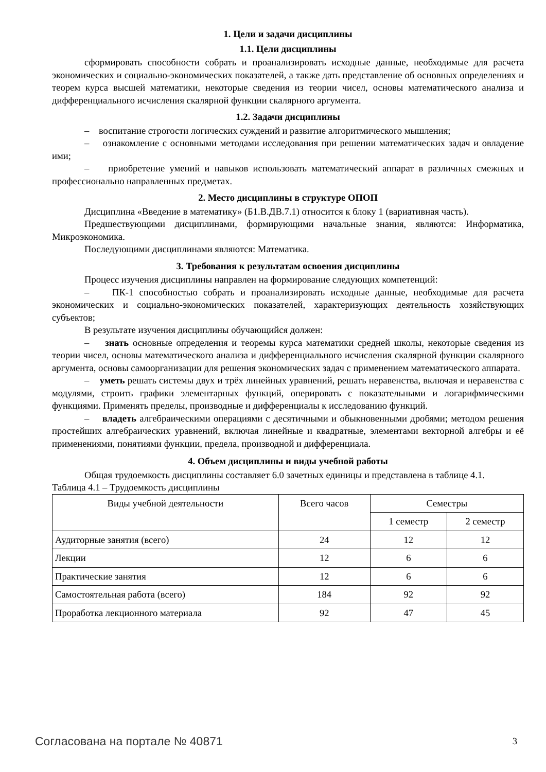1. Цели и задачи дисциплины
1.1. Цели дисциплины
сформировать способности собрать и проанализировать исходные данные, необходимые для расчета экономических и социально-экономических показателей, а также дать представление об основных определениях и теорем курса высшей математики, некоторые сведения из теории чисел, основы математического анализа и дифференциального исчисления скалярной функции скалярного аргумента.
1.2. Задачи дисциплины
– воспитание строгости логических суждений и развитие алгоритмического мышления;
– ознакомление с основными методами исследования при решении математических задач и овладение ими;
– приобретение умений и навыков использовать математический аппарат в различных смежных и профессионально направленных предметах.
2. Место дисциплины в структуре ОПОП
Дисциплина «Введение в математику» (Б1.В.ДВ.7.1) относится к блоку 1 (вариативная часть).
Предшествующими дисциплинами, формирующими начальные знания, являются: Информатика, Микроэкономика.
Последующими дисциплинами являются: Математика.
3. Требования к результатам освоения дисциплины
Процесс изучения дисциплины направлен на формирование следующих компетенций:
– ПК-1 способностью собрать и проанализировать исходные данные, необходимые для расчета экономических и социально-экономических показателей, характеризующих деятельность хозяйствующих субъектов;
В результате изучения дисциплины обучающийся должен:
– знать основные определения и теоремы курса математики средней школы, некоторые сведения из теории чисел, основы математического анализа и дифференциального исчисления скалярной функции скалярного аргумента, основы самоорганизации для решения экономических задач с применением математического аппарата.
– уметь решать системы двух и трёх линейных уравнений, решать неравенства, включая и неравенства с модулями, строить графики элементарных функций, оперировать с показательными и логарифмическими функциями. Применять пределы, производные и дифференциалы к исследованию функций.
– владеть алгебраическими операциями с десятичными и обыкновенными дробями; методом решения простейших алгебраических уравнений, включая линейные и квадратные, элементами векторной алгебры и её применениями, понятиями функции, предела, производной и дифференциала.
4. Объем дисциплины и виды учебной работы
Общая трудоемкость дисциплины составляет 6.0 зачетных единицы и представлена в таблице 4.1.
Таблица 4.1 – Трудоемкость дисциплины
| Виды учебной деятельности | Всего часов | Семестры | |
| --- | --- | --- | --- |
| | | 1 семестр | 2 семестр |
| Аудиторные занятия (всего) | 24 | 12 | 12 |
| Лекции | 12 | 6 | 6 |
| Практические занятия | 12 | 6 | 6 |
| Самостоятельная работа (всего) | 184 | 92 | 92 |
| Проработка лекционного материала | 92 | 47 | 45 |
Согласована на портале № 40871 3